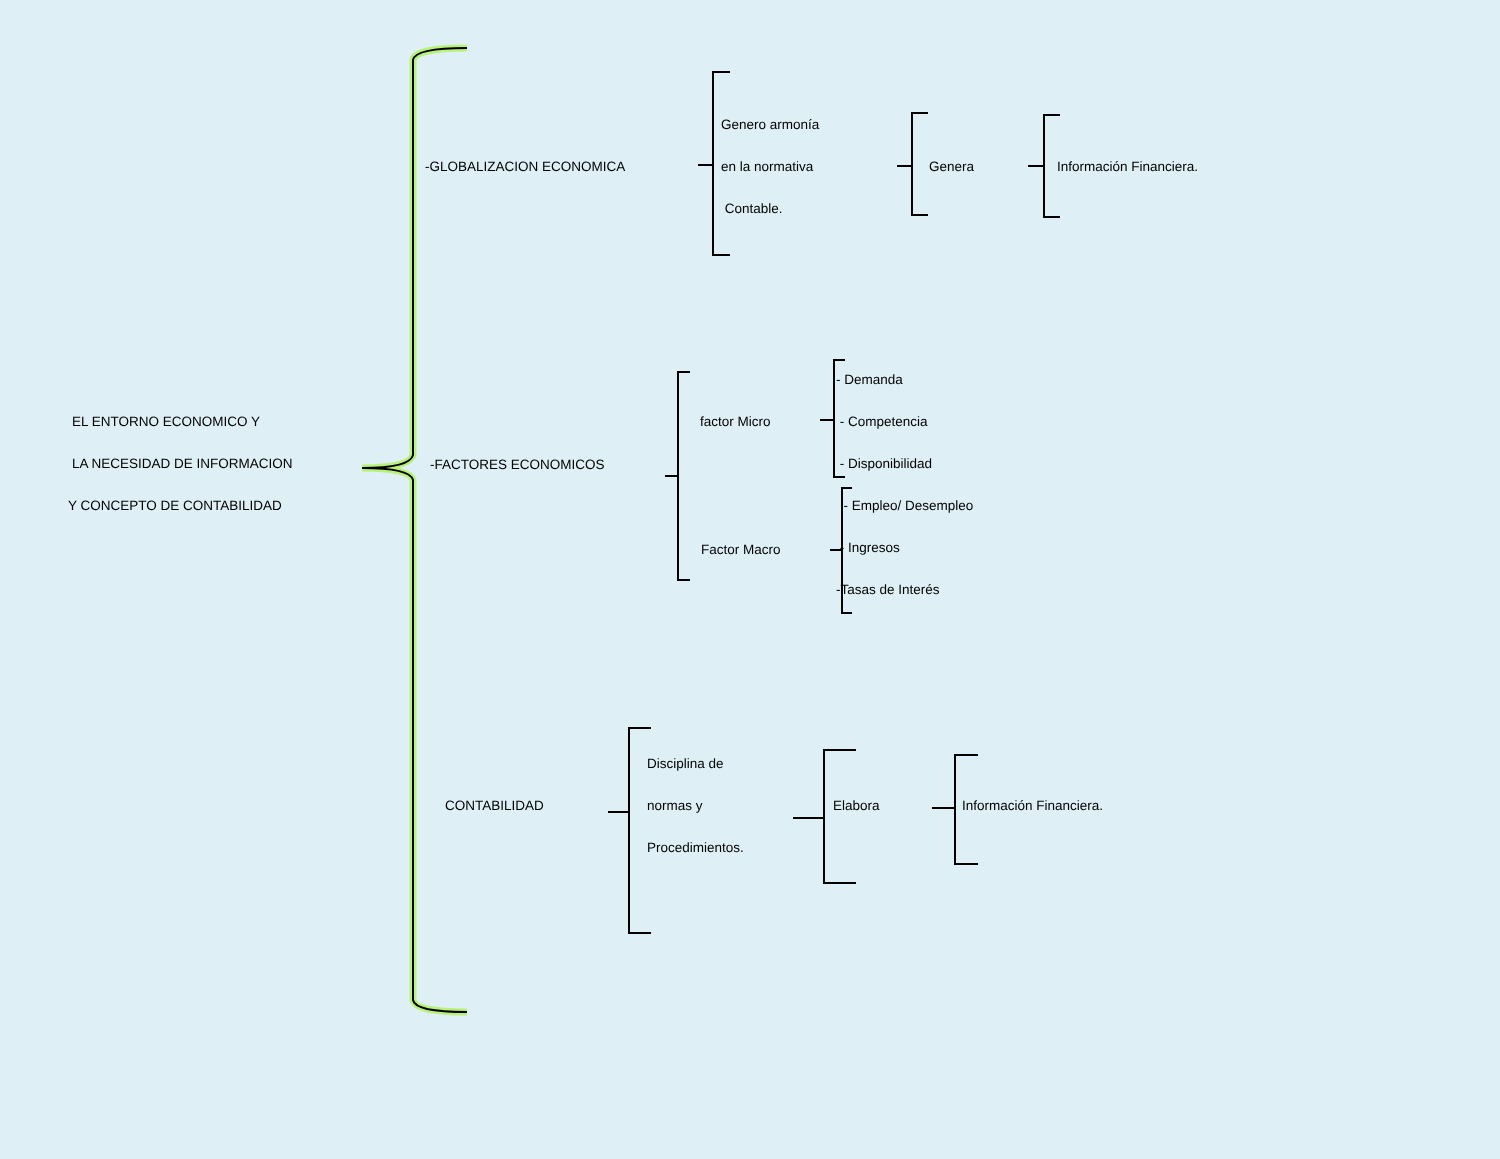EL ENTORNO ECONOMICO Y
LA NECESIDAD DE INFORMACION
Y CONCEPTO DE CONTABILIDAD
-GLOBALIZACION ECONOMICA
Genero armonía
en la normativa
Contable.
Genera Información Financiera.
-FACTORES ECONOMICOS
factor Micro
- Demanda
- Competencia
- Disponibilidad
- Empleo/ Desempleo
- Ingresos
-Tasas de Interés
Factor Macro
CONTABILIDAD
Disciplina de
normas y
Procedimientos.
Elabora Información Financiera.